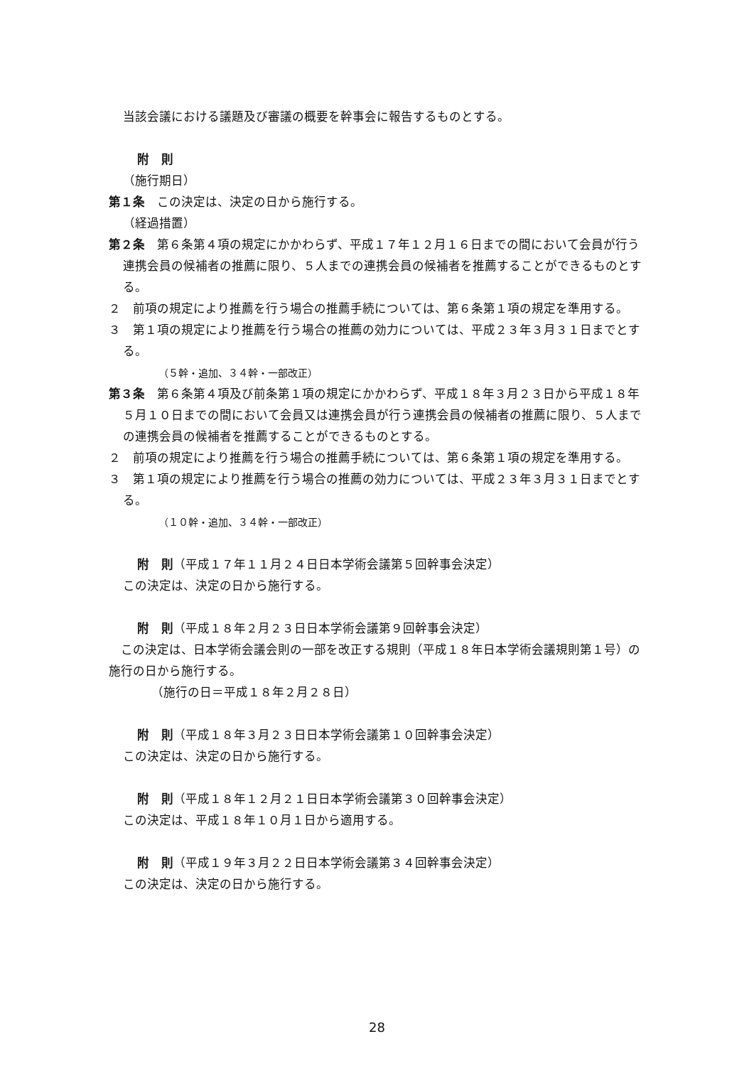当該会議における議題及び審議の概要を幹事会に報告するものとする。
附　則
（施行期日）
第１条　この決定は、決定の日から施行する。
（経過措置）
第２条　第６条第４項の規定にかかわらず、平成１７年１２月１６日までの間において会員が行う連携会員の候補者の推薦に限り、５人までの連携会員の候補者を推薦することができるものとする。
２　前項の規定により推薦を行う場合の推薦手続については、第６条第１項の規定を準用する。
３　第１項の規定により推薦を行う場合の推薦の効力については、平成２３年３月３１日までとする。
（５幹・追加、３４幹・一部改正）
第３条　第６条第４項及び前条第１項の規定にかかわらず、平成１８年３月２３日から平成１８年５月１０日までの間において会員又は連携会員が行う連携会員の候補者の推薦に限り、５人までの連携会員の候補者を推薦することができるものとする。
２　前項の規定により推薦を行う場合の推薦手続については、第６条第１項の規定を準用する。
３　第１項の規定により推薦を行う場合の推薦の効力については、平成２３年３月３１日までとする。
（１０幹・追加、３４幹・一部改正）
附　則（平成１７年１１月２４日日本学術会議第５回幹事会決定）
この決定は、決定の日から施行する。
附　則（平成１８年２月２３日日本学術会議第９回幹事会決定）
　この決定は、日本学術会議会則の一部を改正する規則（平成１８年日本学術会議規則第１号）の施行の日から施行する。
（施行の日＝平成１８年２月２８日）
附　則（平成１８年３月２３日日本学術会議第１０回幹事会決定）
この決定は、決定の日から施行する。
附　則（平成１８年１２月２１日日本学術会議第３０回幹事会決定）
この決定は、平成１８年１０月１日から適用する。
附　則（平成１９年３月２２日日本学術会議第３４回幹事会決定）
この決定は、決定の日から施行する。
28